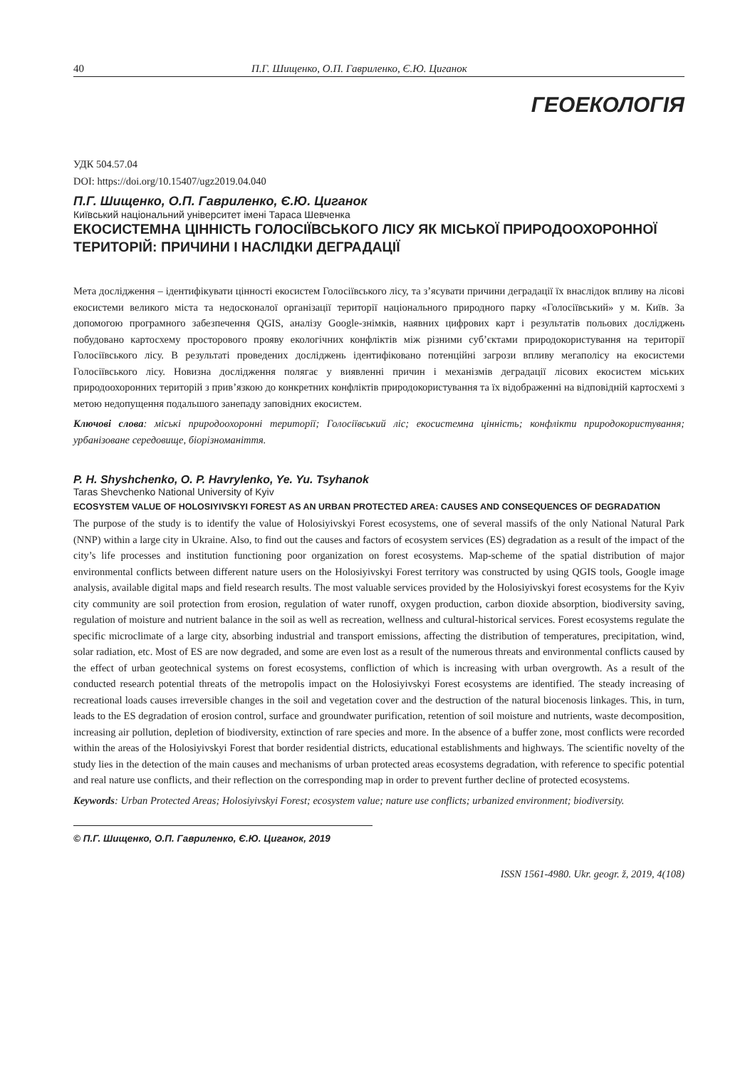40 П.Г. Шищенко, О.П. Гавриленко, Є.Ю. Циганок
ГЕОЕКОЛОГІЯ
УДК 504.57.04
DOI: https://doi.org/10.15407/ugz2019.04.040
П.Г. Шищенко, О.П. Гавриленко, Є.Ю. Циганок
Київський національний університет імені Тараса Шевченка
ЕКОСИСТЕМНА ЦІННІСТЬ ГОЛОСІЇВСЬКОГО ЛІСУ ЯК МІСЬКОЇ ПРИРОДООХОРОННОЇ ТЕРИТОРІЙ: ПРИЧИНИ І НАСЛІДКИ ДЕГРАДАЦІЇ
Мета дослідження – ідентифікувати цінності екосистем Голосіївського лісу, та з’ясувати причини деградації їх внаслідок впливу на лісові екосистеми великого міста та недосконалої організації території національного природного парку «Голосіївський» у м. Київ. За допомогою програмного забезпечення QGIS, аналізу Google-знімків, наявних цифрових карт і результатів польових досліджень побудовано картосхему просторового прояву екологічних конфліктів між різними суб’єктами природокористування на території Голосіївського лісу. В результаті проведених досліджень ідентифіковано потенційні загрози впливу мегаполісу на екосистеми Голосіївського лісу. Новизна дослідження полягає у виявленні причин і механізмів деградації лісових екосистем міських природоохоронних територій з прив’язкою до конкретних конфліктів природокористування та їх відображенні на відповідній картосхемі з метою недопущення подальшого занепаду заповідних екосистем.
Ключові слова: міські природоохоронні території; Голосіївський ліс; екосистемна цінність; конфлікти природокористування; урбанізоване середовище, біорізноманіття.
P. H. Shyshchenko, O. P. Havrylenko, Ye. Yu. Tsyhanok
Taras Shevchenko National University of Kyiv
ECOSYSTEM VALUE OF HOLOSIYIVSKYI FOREST AS AN URBAN PROTECTED AREA: CAUSES AND CONSEQUENCES OF DEGRADATION
The purpose of the study is to identify the value of Holosiyivskyi Forest ecosystems, one of several massifs of the only National Natural Park (NNP) within a large city in Ukraine. Also, to find out the causes and factors of ecosystem services (ES) degradation as a result of the impact of the city’s life processes and institution functioning poor organization on forest ecosystems. Map-scheme of the spatial distribution of major environmental conflicts between different nature users on the Holosiyivskyi Forest territory was constructed by using QGIS tools, Google image analysis, available digital maps and field research results. The most valuable services provided by the Holosiyivskyi forest ecosystems for the Kyiv city community are soil protection from erosion, regulation of water runoff, oxygen production, carbon dioxide absorption, biodiversity saving, regulation of moisture and nutrient balance in the soil as well as recreation, wellness and cultural-historical services. Forest ecosystems regulate the specific microclimate of a large city, absorbing industrial and transport emissions, affecting the distribution of temperatures, precipitation, wind, solar radiation, etc. Most of ES are now degraded, and some are even lost as a result of the numerous threats and environmental conflicts caused by the effect of urban geotechnical systems on forest ecosystems, confliction of which is increasing with urban overgrowth. As a result of the conducted research potential threats of the metropolis impact on the Holosiyivskyi Forest ecosystems are identified. The steady increasing of recreational loads causes irreversible changes in the soil and vegetation cover and the destruction of the natural biocenosis linkages. This, in turn, leads to the ES degradation of erosion control, surface and groundwater purification, retention of soil moisture and nutrients, waste decomposition, increasing air pollution, depletion of biodiversity, extinction of rare species and more. In the absence of a buffer zone, most conflicts were recorded within the areas of the Holosiyivskyi Forest that border residential districts, educational establishments and highways. The scientific novelty of the study lies in the detection of the main causes and mechanisms of urban protected areas ecosystems degradation, with reference to specific potential and real nature use conflicts, and their reflection on the corresponding map in order to prevent further decline of protected ecosystems.
Keywords: Urban Protected Areas; Holosiyivskyi Forest; ecosystem value; nature use conflicts; urbanized environment; biodiversity.
© П.Г. Шищенко, О.П. Гавриленко, Є.Ю. Циганок, 2019
ISSN 1561-4980. Ukr. geogr. ž, 2019, 4(108)